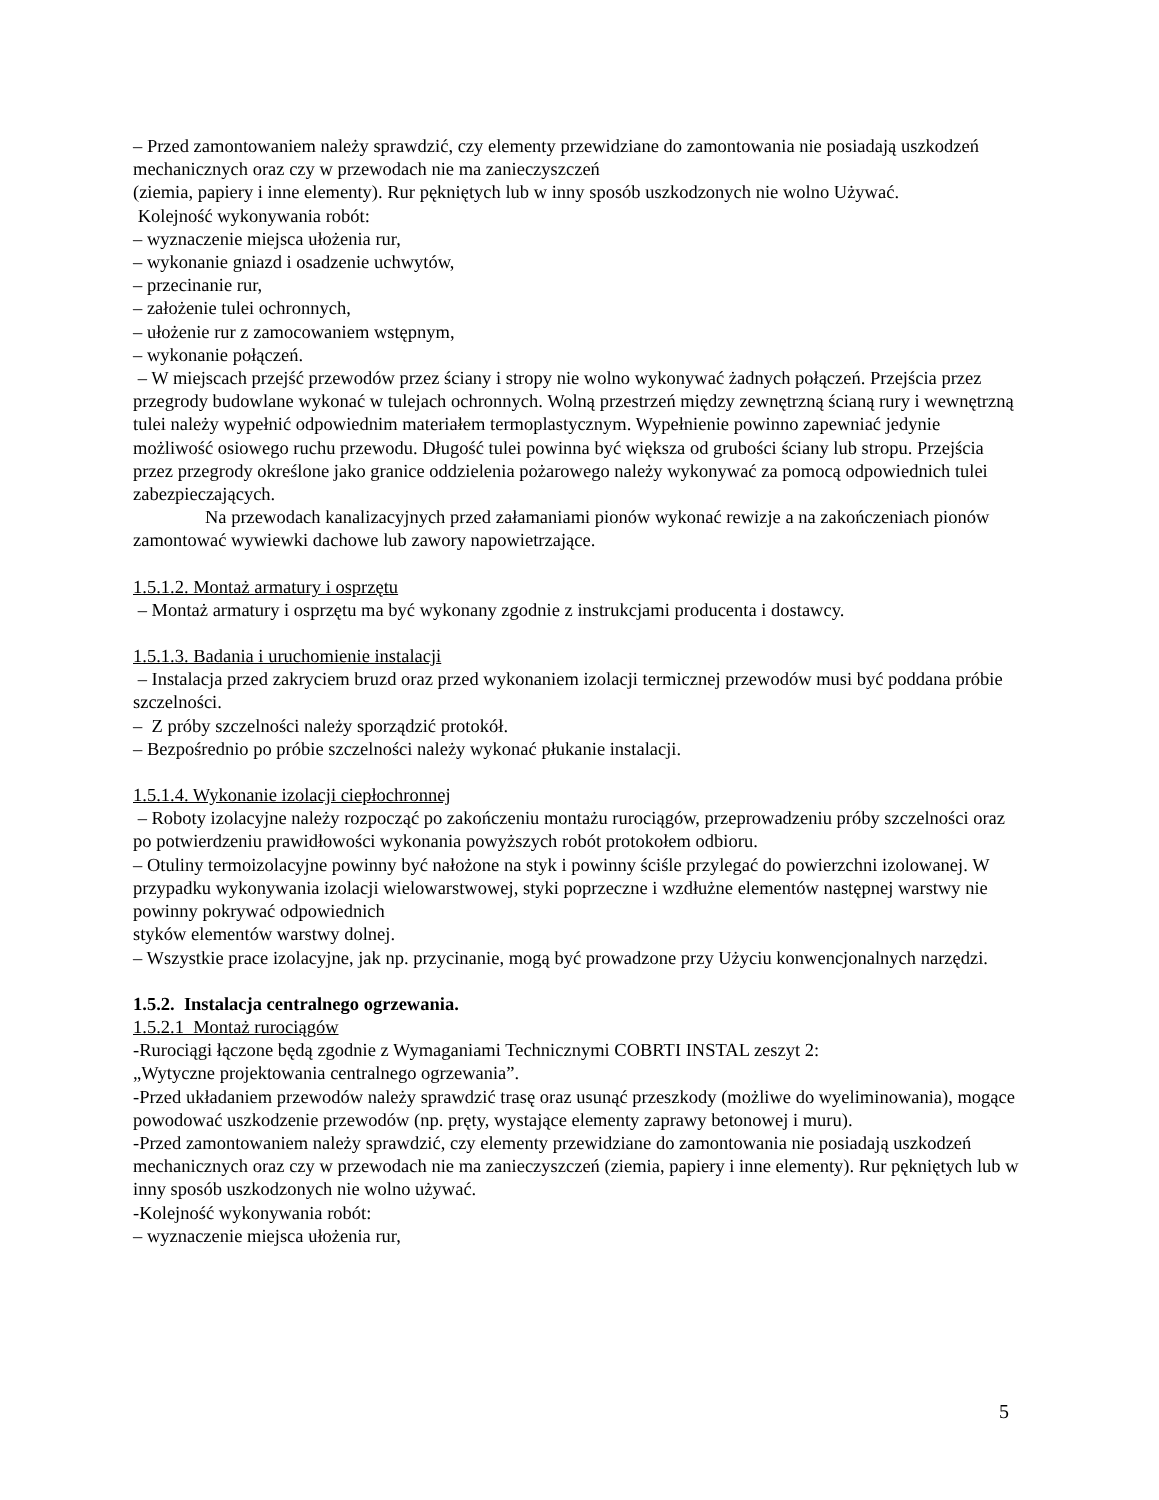– Przed zamontowaniem należy sprawdzić, czy elementy przewidziane do zamontowania nie posiadają uszkodzeń mechanicznych oraz czy w przewodach nie ma zanieczyszczeń
(ziemia, papiery i inne elementy). Rur pękniętych lub w inny sposób uszkodzonych nie wolno Używać.
Kolejność wykonywania robót:
– wyznaczenie miejsca ułożenia rur,
– wykonanie gniazd i osadzenie uchwytów,
– przecinanie rur,
– założenie tulei ochronnych,
– ułożenie rur z zamocowaniem wstępnym,
– wykonanie połączeń.
– W miejscach przejść przewodów przez ściany i stropy nie wolno wykonywać żadnych połączeń. Przejścia przez przegrody budowlane wykonać w tulejach ochronnych. Wolną przestrzeń między zewnętrzną ścianą rury i wewnętrzną tulei należy wypełnić odpowiednim materiałem termoplastycznym. Wypełnienie powinno zapewniać jedynie możliwość osiowego ruchu przewodu. Długość tulei powinna być większa od grubości ściany lub stropu. Przejścia przez przegrody określone jako granice oddzielenia pożarowego należy wykonywać za pomocą odpowiednich tulei zabezpieczających.
Na przewodach kanalizacyjnych przed załamaniami pionów wykonać rewizje a na zakończeniach pionów zamontować wywiewki dachowe lub zawory napowietrzające.
1.5.1.2. Montaż armatury i osprzętu
– Montaż armatury i osprzętu ma być wykonany zgodnie z instrukcjami producenta i dostawcy.
1.5.1.3. Badania i uruchomienie instalacji
– Instalacja przed zakryciem bruzd oraz przed wykonaniem izolacji termicznej przewodów musi być poddana próbie szczelności.
– Z próby szczelności należy sporządzić protokół.
– Bezpośrednio po próbie szczelności należy wykonać płukanie instalacji.
1.5.1.4. Wykonanie izolacji ciepłochronnej
– Roboty izolacyjne należy rozpocząć po zakończeniu montażu rurociągów, przeprowadzeniu próby szczelności oraz po potwierdzeniu prawidłowości wykonania powyższych robót protokołem odbioru.
– Otuliny termoizolacyjne powinny być nałożone na styk i powinny ściśle przylegać do powierzchni izolowanej. W przypadku wykonywania izolacji wielowarstwowej, styki poprzeczne i wzdłużne elementów następnej warstwy nie powinny pokrywać odpowiednich
styków elementów warstwy dolnej.
– Wszystkie prace izolacyjne, jak np. przycinanie, mogą być prowadzone przy Użyciu konwencjonalnych narzędzi.
1.5.2. Instalacja centralnego ogrzewania.
1.5.2.1 Montaż rurociągów
-Rurociągi łączone będą zgodnie z Wymaganiami Technicznymi COBRTI INSTAL zeszyt 2:
„Wytyczne projektowania centralnego ogrzewania”.
-Przed układaniem przewodów należy sprawdzić trasę oraz usunąć przeszkody (możliwe do wyeliminowania), mogące powodować uszkodzenie przewodów (np. pręty, wystające elementy zaprawy betonowej i muru).
-Przed zamontowaniem należy sprawdzić, czy elementy przewidziane do zamontowania nie posiadają uszkodzeń mechanicznych oraz czy w przewodach nie ma zanieczyszczeń (ziemia, papiery i inne elementy). Rur pękniętych lub w inny sposób uszkodzonych nie wolno używać.
-Kolejność wykonywania robót:
– wyznaczenie miejsca ułożenia rur,
5